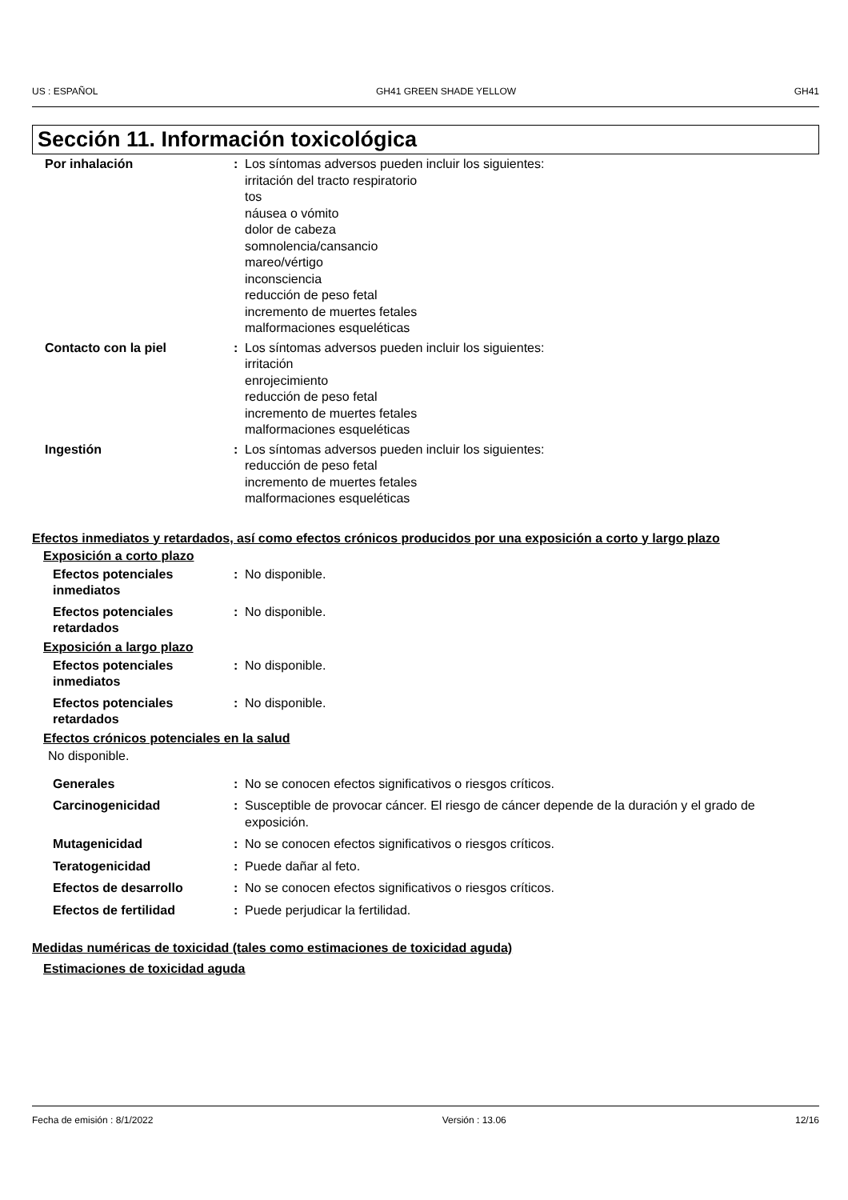US : ESPAÑOL GH41 GREEN SHADE YELLOW GH41
Sección 11. Información toxicológica
Por inhalación : Los síntomas adversos pueden incluir los siguientes:
irritación del tracto respiratorio
tos
náusea o vómito
dolor de cabeza
somnolencia/cansancio
mareo/vértigo
inconsciencia
reducción de peso fetal
incremento de muertes fetales
malformaciones esqueléticas
Contacto con la piel : Los síntomas adversos pueden incluir los siguientes:
irritación
enrojecimiento
reducción de peso fetal
incremento de muertes fetales
malformaciones esqueléticas
Ingestión : Los síntomas adversos pueden incluir los siguientes:
reducción de peso fetal
incremento de muertes fetales
malformaciones esqueléticas
Efectos inmediatos y retardados, así como efectos crónicos producidos por una exposición a corto y largo plazo
Exposición a corto plazo
Efectos potenciales inmediatos
: No disponible.
Efectos potenciales retardados
: No disponible.
Exposición a largo plazo
Efectos potenciales inmediatos
: No disponible.
Efectos potenciales retardados
: No disponible.
Efectos crónicos potenciales en la salud
No disponible.
Generales : No se conocen efectos significativos o riesgos críticos.
Carcinogenicidad : Susceptible de provocar cáncer. El riesgo de cáncer depende de la duración y el grado de exposición.
Mutagenicidad : No se conocen efectos significativos o riesgos críticos.
Teratogenicidad : Puede dañar al feto.
Efectos de desarrollo : No se conocen efectos significativos o riesgos críticos.
Efectos de fertilidad : Puede perjudicar la fertilidad.
Medidas numéricas de toxicidad (tales como estimaciones de toxicidad aguda)
Estimaciones de toxicidad aguda
Fecha de emisión : 8/1/2022 Versión : 13.06 12/16